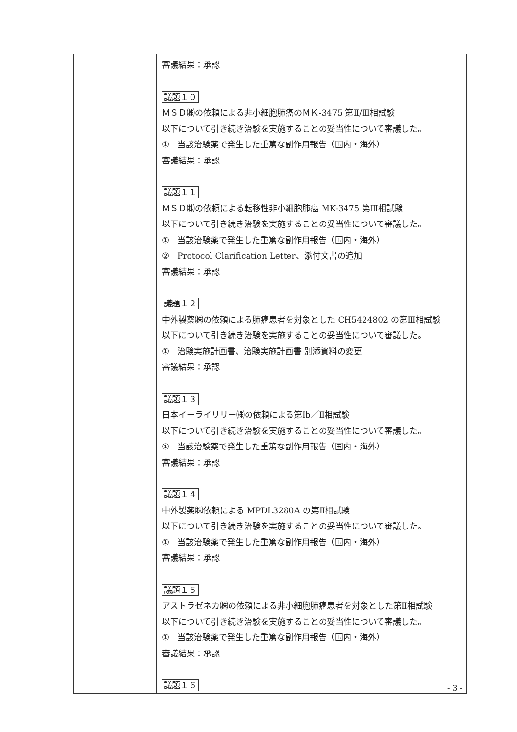| | 審議結果：承認 議題１０ ＭＳＤ㈱の依頼による非小細胞肺癌のＭＫ-3475 第Ⅱ/Ⅲ相試験 以下について引き続き治験を実施することの妥当性について審議した。 ① 当該治験薬で発生した重篤な副作用報告（国内・海外） 審議結果：承認 議題１１ ＭＳＤ㈱の依頼による転移性非小細胞肺癌 MK-3475 第Ⅲ相試験 以下について引き続き治験を実施することの妥当性について審議した。 ① 当該治験薬で発生した重篤な副作用報告（国内・海外） ② Protocol Clarification Letter、添付文書の追加 審議結果：承認 議題１２ 中外製薬㈱の依頼による肺癌患者を対象とした CH5424802 の第Ⅲ相試験 以下について引き続き治験を実施することの妥当性について審議した。 ① 治験実施計画書、治験実施計画書 別添資料の変更 審議結果：承認 議題１３ 日本イーライリリー㈱の依頼による第Ⅰb／Ⅱ相試験 以下について引き続き治験を実施することの妥当性について審議した。 ① 当該治験薬で発生した重篤な副作用報告（国内・海外） 審議結果：承認 議題１４ 中外製薬㈱依頼による MPDL3280A の第Ⅱ相試験 以下について引き続き治験を実施することの妥当性について審議した。 ① 当該治験薬で発生した重篤な副作用報告（国内・海外） 審議結果：承認 議題１５ アストラゼネカ㈱の依頼による非小細胞肺癌患者を対象とした第Ⅱ相試験 以下について引き続き治験を実施することの妥当性について審議した。 ① 当該治験薬で発生した重篤な副作用報告（国内・海外） 審議結果：承認 議題１６ |
- 3 -